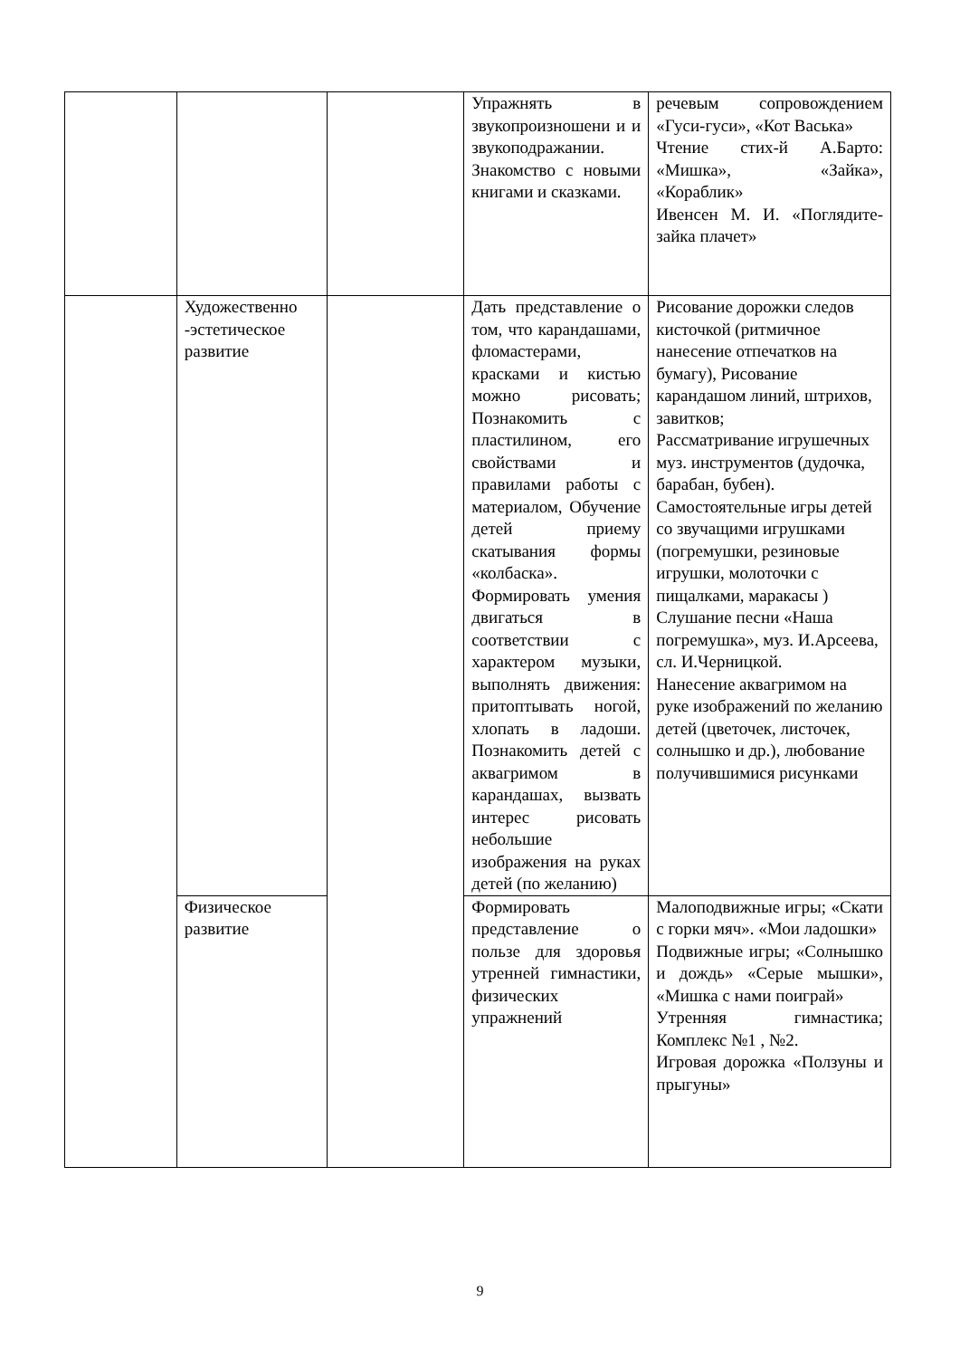| | | | Упражнять в звукопроизношени и и звукоподражании. Знакомство с новыми книгами и сказками. | речевым сопровождением «Гуси-гуси», «Кот Васька» Чтение стих-й А.Барто: «Мишка», «Зайка», «Кораблик» Ивенсен М. И. «Поглядите-зайка плачет» |
| | Художественно -эстетическое развитие | | Дать представление о том, что карандашами, фломастерами, красками и кистью можно рисовать; Познакомить с пластилином, его свойствами и правилами работы с материалом, Обучение детей приему скатывания формы «колбаска». Формировать умения двигаться в соответствии с характером музыки, выполнять движения: притоптывать ногой, хлопать в ладоши. Познакомить детей с аквагримом в карандашах, вызвать интерес рисовать небольшие изображения на руках детей (по желанию) | Рисование дорожки следов кисточкой (ритмичное нанесение отпечатков на бумагу), Рисование карандашом линий, штрихов, завитков; Рассматривание игрушечных муз. инструментов (дудочка, барабан, бубен). Самостоятельные игры детей со звучащими игрушками (погремушки, резиновые игрушки, молоточки с пищалками, маракасы ) Слушание песни «Наша погремушка», муз. И.Арсеева, сл. И.Черницкой. Нанесение аквагримом на руке изображений по желанию детей (цветочек, листочек, солнышко и др.), любование получившимися рисунками |
| | Физическое развитие | | Формировать представление о пользе для здоровья утренней гимнастики, физических упражнений | Малоподвижные игры; «Скати с горки мяч». «Мои ладошки» Подвижные игры; «Солнышко и дождь» «Серые мышки», «Мишка с нами поиграй» Утренняя гимнастика; Комплекс №1 , №2. Игровая дорожка «Ползуны и прыгуны» |
9